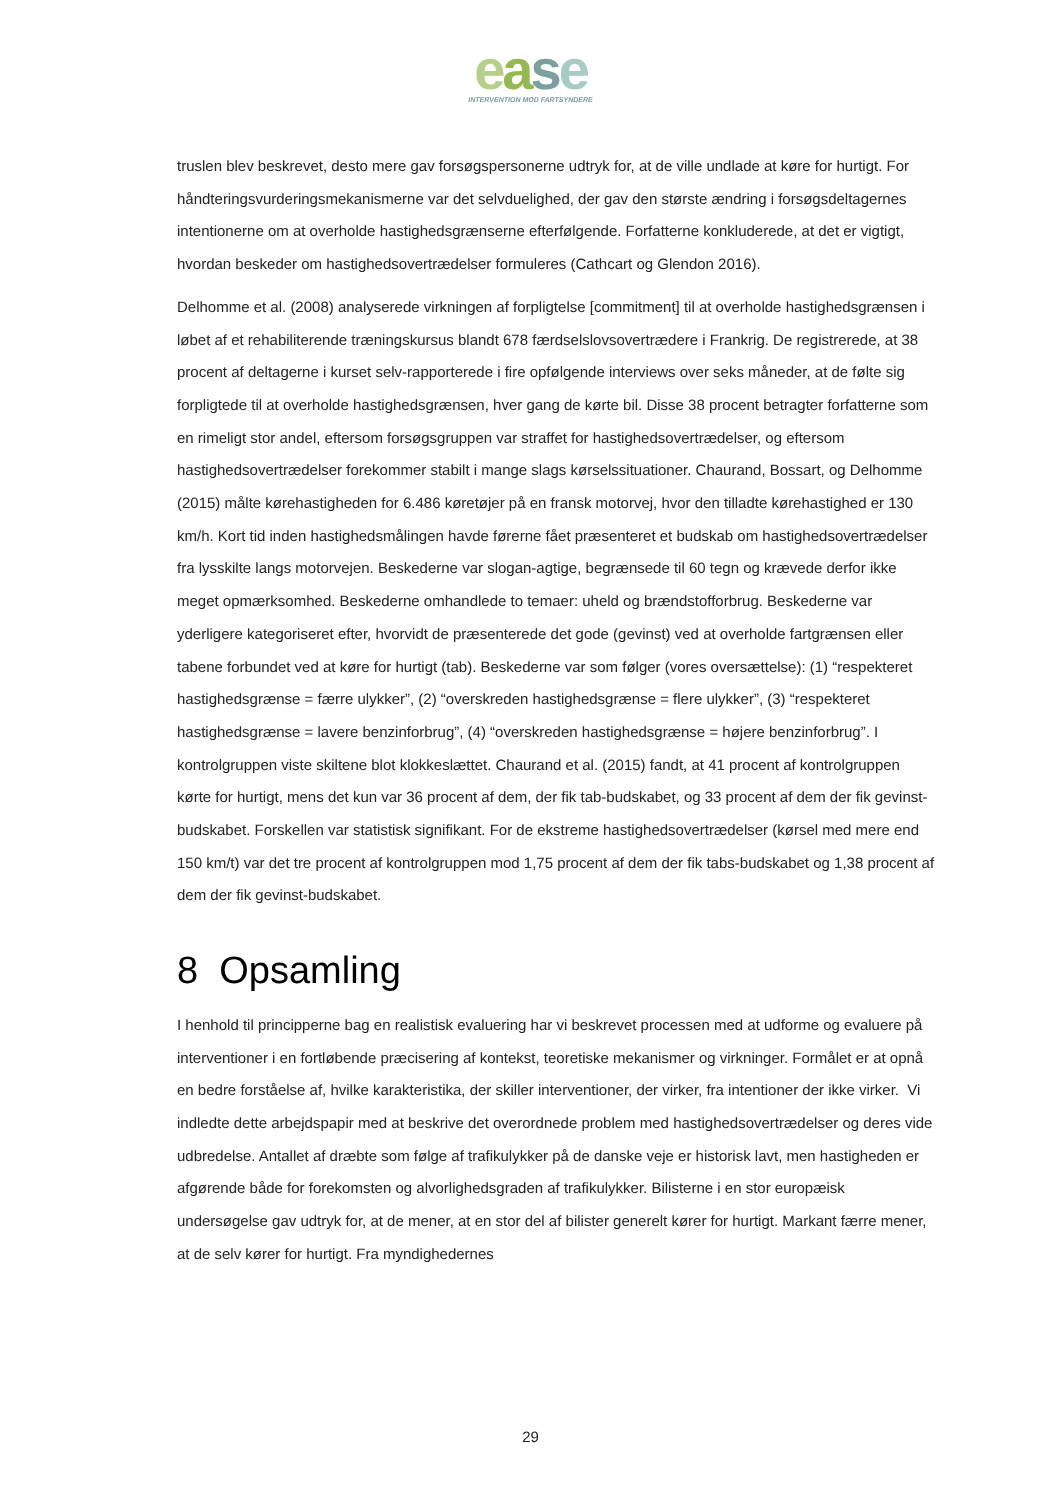ease
INTERVENTION MOD FARTSYNDERE
truslen blev beskrevet, desto mere gav forsøgspersonerne udtryk for, at de ville undlade at køre for hurtigt. For håndteringsvurderingsmekanismerne var det selvduelighed, der gav den største ændring i forsøgsdeltagernes intentionerne om at overholde hastighedsgrænserne efterfølgende. Forfatterne konkluderede, at det er vigtigt, hvordan beskeder om hastighedsovertrædelser formuleres (Cathcart og Glendon 2016).
Delhomme et al. (2008) analyserede virkningen af forpligtelse [commitment] til at overholde hastighedsgrænsen i løbet af et rehabiliterende træningskursus blandt 678 færdselslovsovertrædere i Frankrig. De registrerede, at 38 procent af deltagerne i kurset selv-rapporterede i fire opfølgende interviews over seks måneder, at de følte sig forpligtede til at overholde hastighedsgrænsen, hver gang de kørte bil. Disse 38 procent betragter forfatterne som en rimeligt stor andel, eftersom forsøgsgruppen var straffet for hastighedsovertrædelser, og eftersom hastighedsovertrædelser forekommer stabilt i mange slags kørselssituationer. Chaurand, Bossart, og Delhomme (2015) målte kørehastigheden for 6.486 køretøjer på en fransk motorvej, hvor den tilladte kørehastighed er 130 km/h. Kort tid inden hastighedsmålingen havde førerne fået præsenteret et budskab om hastighedsovertrædelser fra lysskilte langs motorvejen. Beskederne var slogan-agtige, begrænsede til 60 tegn og krævede derfor ikke meget opmærksomhed. Beskederne omhandlede to temaer: uheld og brændstofforbrug. Beskederne var yderligere kategoriseret efter, hvorvidt de præsenterede det gode (gevinst) ved at overholde fartgrænsen eller tabene forbundet ved at køre for hurtigt (tab). Beskederne var som følger (vores oversættelse): (1) “respekteret hastighedsgrænse = færre ulykker”, (2) “overskreden hastighedsgrænse = flere ulykker”, (3) “respekteret hastighedsgrænse = lavere benzinforbrug”, (4) “overskreden hastighedsgrænse = højere benzinforbrug”. I kontrolgruppen viste skiltene blot klokkeslættet. Chaurand et al. (2015) fandt, at 41 procent af kontrolgruppen kørte for hurtigt, mens det kun var 36 procent af dem, der fik tab-budskabet, og 33 procent af dem der fik gevinst-budskabet. Forskellen var statistisk signifikant. For de ekstreme hastighedsovertrædelser (kørsel med mere end 150 km/t) var det tre procent af kontrolgruppen mod 1,75 procent af dem der fik tabs-budskabet og 1,38 procent af dem der fik gevinst-budskabet.
8 Opsamling
I henhold til principperne bag en realistisk evaluering har vi beskrevet processen med at udforme og evaluere på interventioner i en fortløbende præcisering af kontekst, teoretiske mekanismer og virkninger. Formålet er at opnå en bedre forståelse af, hvilke karakteristika, der skiller interventioner, der virker, fra intentioner der ikke virker. Vi indledte dette arbejdspapir med at beskrive det overordnede problem med hastighedsovertrædelser og deres vide udbredelse. Antallet af dræbte som følge af trafikulykker på de danske veje er historisk lavt, men hastigheden er afgørende både for forekomsten og alvorlighedsgraden af trafikulykker. Bilisterne i en stor europæisk undersøgelse gav udtryk for, at de mener, at en stor del af bilister generelt kører for hurtigt. Markant færre mener, at de selv kører for hurtigt. Fra myndighedernes
29